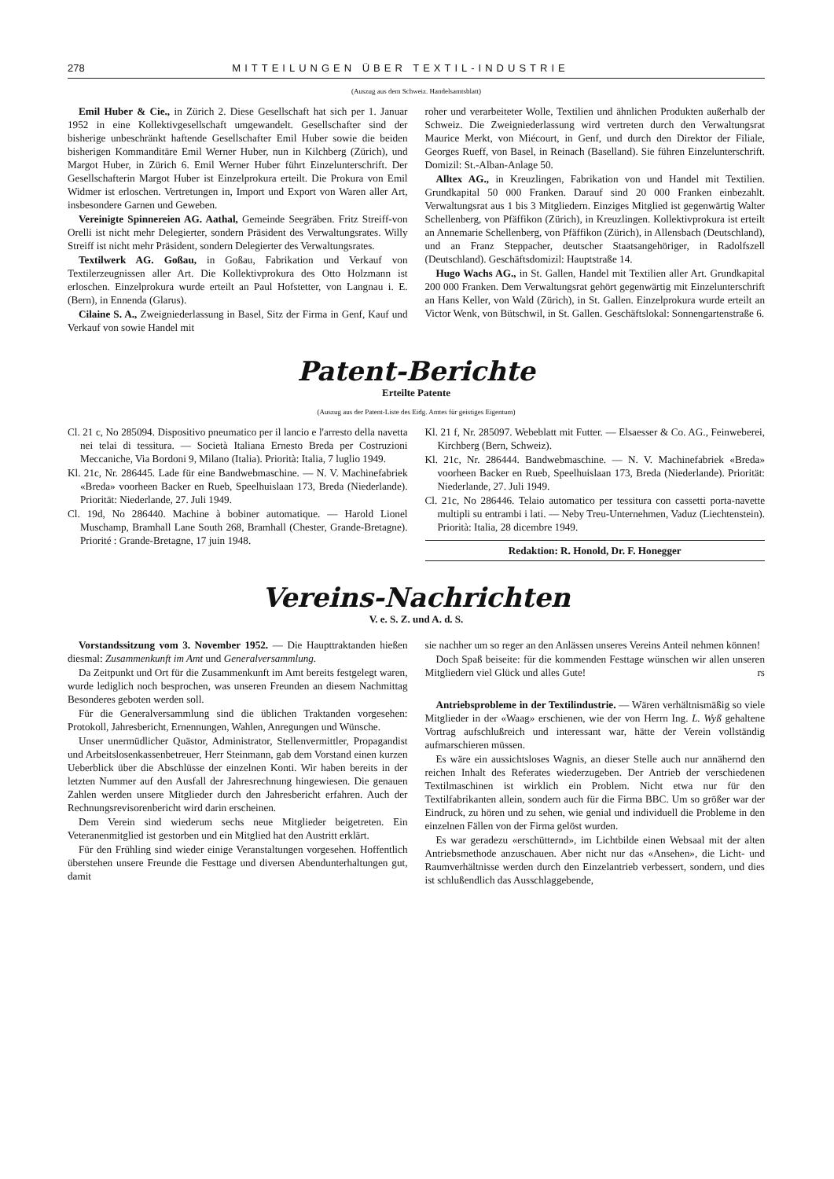278 MITTEILUNGEN ÜBER TEXTIL-INDUSTRIE
(Auszug aus dem Schweiz. Handelsamtsblatt)
Emil Huber & Cie., in Zürich 2. Diese Gesellschaft hat sich per 1. Januar 1952 in eine Kollektivgesellschaft umgewandelt. Gesellschafter sind der bisherige unbeschränkt haftende Gesellschafter Emil Huber sowie die beiden bisherigen Kommanditäre Emil Werner Huber, nun in Kilchberg (Zürich), und Margot Huber, in Zürich 6. Emil Werner Huber führt Einzelunterschrift. Der Gesellschafterin Margot Huber ist Einzelprokura erteilt. Die Prokura von Emil Widmer ist erloschen. Vertretungen in, Import und Export von Waren aller Art, insbesondere Garnen und Geweben.
Vereinigte Spinnereien AG. Aathal, Gemeinde Seegräben. Fritz Streiff-von Orelli ist nicht mehr Delegierter, sondern Präsident des Verwaltungsrates. Willy Streiff ist nicht mehr Präsident, sondern Delegierter des Verwaltungsrates.
Textilwerk AG. Goßau, in Goßau, Fabrikation und Verkauf von Textilerzeugnissen aller Art. Die Kollektivprokura des Otto Holzmann ist erloschen. Einzelprokura wurde erteilt an Paul Hofstetter, von Langnau i. E. (Bern), in Ennenda (Glarus).
Cilaine S. A., Zweigniederlassung in Basel, Sitz der Firma in Genf, Kauf und Verkauf von sowie Handel mit
roher und verarbeiteter Wolle, Textilien und ähnlichen Produkten außerhalb der Schweiz. Die Zweigniederlassung wird vertreten durch den Verwaltungsrat Maurice Merkt, von Miécourt, in Genf, und durch den Direktor der Filiale, Georges Rueff, von Basel, in Reinach (Baselland). Sie führen Einzelunterschrift. Domizil: St.-Alban-Anlage 50.
Alltex AG., in Kreuzlingen, Fabrikation von und Handel mit Textilien. Grundkapital 50 000 Franken. Darauf sind 20 000 Franken einbezahlt. Verwaltungsrat aus 1 bis 3 Mitgliedern. Einziges Mitglied ist gegenwärtig Walter Schellenberg, von Pfäffikon (Zürich), in Kreuzlingen. Kollektivprokura ist erteilt an Annemarie Schellenberg, von Pfäffikon (Zürich), in Allensbach (Deutschland), und an Franz Steppacher, deutscher Staatsangehöriger, in Radolfszell (Deutschland). Geschäftsdomizil: Hauptstraße 14.
Hugo Wachs AG., in St. Gallen, Handel mit Textilien aller Art. Grundkapital 200 000 Franken. Dem Verwaltungsrat gehört gegenwärtig mit Einzelunterschrift an Hans Keller, von Wald (Zürich), in St. Gallen. Einzelprokura wurde erteilt an Victor Wenk, von Bütschwil, in St. Gallen. Geschäftslokal: Sonnengartenstraße 6.
Patent-Berichte
Erteilte Patente
(Auszug aus der Patent-Liste des Eidg. Amtes für geistiges Eigentum)
Cl. 21 c, No 285094. Dispositivo pneumatico per il lancio e l'arresto della navetta nei telai di tessitura. — Società Italiana Ernesto Breda per Costruzioni Meccaniche, Via Bordoni 9, Milano (Italia). Priorità: Italia, 7 luglio 1949.
Kl. 21c, Nr. 286445. Lade für eine Bandwebmaschine. — N. V. Machinefabriek «Breda» voorheen Backer en Rueb, Speelhuislaan 173, Breda (Niederlande). Priorität: Niederlande, 27. Juli 1949.
Cl. 19d, No 286440. Machine à bobiner automatique. — Harold Lionel Muschamp, Bramhall Lane South 268, Bramhall (Chester, Grande-Bretagne). Priorité : Grande-Bretagne, 17 juin 1948.
Kl. 21 f, Nr. 285097. Webeblatt mit Futter. — Elsaesser & Co. AG., Feinweberei, Kirchberg (Bern, Schweiz).
Kl. 21c, Nr. 286444. Bandwebmaschine. — N. V. Machinefabriek «Breda» voorheen Backer en Rueb, Speelhuislaan 173, Breda (Niederlande). Priorität: Niederlande, 27. Juli 1949.
Cl. 21c, No 286446. Telaio automatico per tessitura con cassetti porta-navette multipli su entrambi i lati. — Neby Treu-Unternehmen, Vaduz (Liechtenstein). Priorità: Italia, 28 dicembre 1949.
Redaktion: R. Honold, Dr. F. Honegger
Vereins-Nachrichten
V. e. S. Z. und A. d. S.
Vorstandssitzung vom 3. November 1952. — Die Haupttraktanden hießen diesmal: Zusammenkunft im Amt und Generalversammlung.
Da Zeitpunkt und Ort für die Zusammenkunft im Amt bereits festgelegt waren, wurde lediglich noch besprochen, was unseren Freunden an diesem Nachmittag Besonderes geboten werden soll.
Für die Generalversammlung sind die üblichen Traktanden vorgesehen: Protokoll, Jahresbericht, Ernennungen, Wahlen, Anregungen und Wünsche.
Unser unermüdlicher Quästor, Administrator, Stellenvermittler, Propagandist und Arbeitslosenkassenbetreuer, Herr Steinmann, gab dem Vorstand einen kurzen Ueberblick über die Abschlüsse der einzelnen Konti. Wir haben bereits in der letzten Nummer auf den Ausfall der Jahresrechnung hingewiesen. Die genauen Zahlen werden unsere Mitglieder durch den Jahresbericht erfahren. Auch der Rechnungsrevisorenbericht wird darin erscheinen.
Dem Verein sind wiederum sechs neue Mitglieder beigetreten. Ein Veteranenmitglied ist gestorben und ein Mitglied hat den Austritt erklärt.
Für den Frühling sind wieder einige Veranstaltungen vorgesehen. Hoffentlich überstehen unsere Freunde die Festtage und diversen Abendunterhaltungen gut, damit
sie nachher um so reger an den Anlässen unseres Vereins Anteil nehmen können!
Doch Spaß beiseite: für die kommenden Festtage wünschen wir allen unseren Mitgliedern viel Glück und alles Gute! rs
Antriebsprobleme in der Textilindustrie. — Wären verhältnismäßig so viele Mitglieder in der «Waag» erschienen, wie der von Herrn Ing. L. Wyß gehaltene Vortrag aufschlußreich und interessant war, hätte der Verein vollständig aufmarschieren müssen.
Es wäre ein aussichtsloses Wagnis, an dieser Stelle auch nur annähernd den reichen Inhalt des Referates wiederzugeben. Der Antrieb der verschiedenen Textilmaschinen ist wirklich ein Problem. Nicht etwa nur für den Textilfabrikanten allein, sondern auch für die Firma BBC. Um so größer war der Eindruck, zu hören und zu sehen, wie genial und individuell die Probleme in den einzelnen Fällen von der Firma gelöst wurden.
Es war geradezu «erschütternd», im Lichtbilde einen Websaal mit der alten Antriebsmethode anzuschauen. Aber nicht nur das «Ansehen», die Licht- und Raumverhältnisse werden durch den Einzelantrieb verbessert, sondern, und dies ist schlußendlich das Ausschlaggebende,